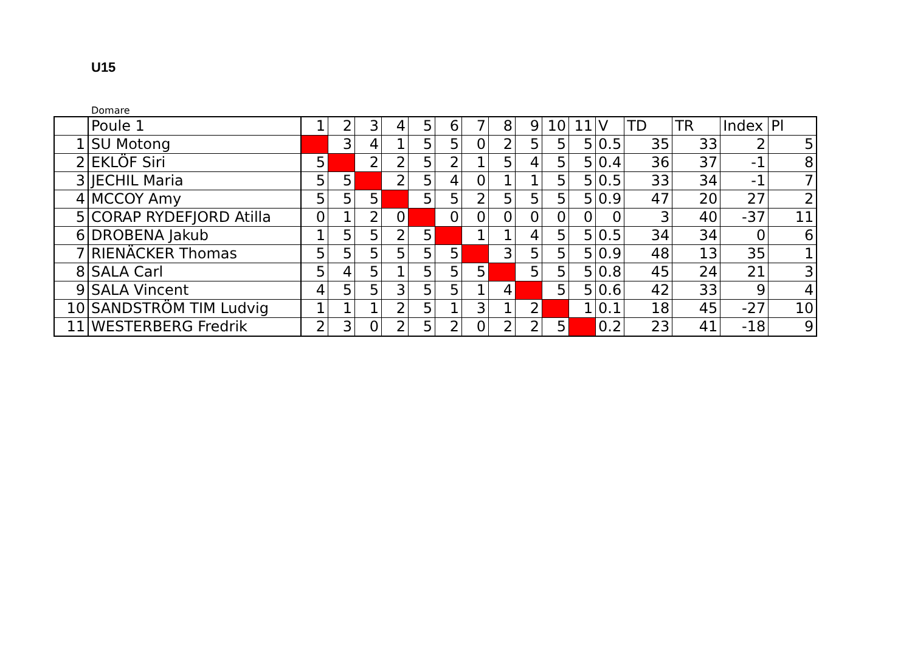U15
Domare
| | Poule 1 | 1 | 2 | 3 | 4 | 5 | 6 | 7 | 8 | 9 | 10 | 11 | V | TD | TR | Index | Pl |
| 1 | SU Motong | | 3 | 4 | 1 | 5 | 5 | 0 | 2 | 5 | 5 | 5 | 0.5 | 35 | 33 | 2 | 5 |
| 2 | EKLÖF Siri | 5 | | 2 | 2 | 5 | 2 | 1 | 5 | 4 | 5 | 5 | 0.4 | 36 | 37 | -1 | 8 |
| 3 | JECHIL Maria | 5 | 5 | | 2 | 5 | 4 | 0 | 1 | 1 | 5 | 5 | 0.5 | 33 | 34 | -1 | 7 |
| 4 | MCCOY Amy | 5 | 5 | 5 | | 5 | 5 | 2 | 5 | 5 | 5 | 5 | 0.9 | 47 | 20 | 27 | 2 |
| 5 | CORAP RYDEFJORD Atilla | 0 | 1 | 2 | 0 | | 0 | 0 | 0 | 0 | 0 | 0 | 0 | 3 | 40 | -37 | 11 |
| 6 | DROBENA Jakub | 1 | 5 | 5 | 2 | 5 | | 1 | 1 | 4 | 5 | 5 | 0.5 | 34 | 34 | 0 | 6 |
| 7 | RIENÄCKER Thomas | 5 | 5 | 5 | 5 | 5 | 5 | | 3 | 5 | 5 | 5 | 0.9 | 48 | 13 | 35 | 1 |
| 8 | SALA Carl | 5 | 4 | 5 | 1 | 5 | 5 | 5 | | 5 | 5 | 5 | 0.8 | 45 | 24 | 21 | 3 |
| 9 | SALA Vincent | 4 | 5 | 5 | 3 | 5 | 5 | 1 | 4 | | 5 | 5 | 0.6 | 42 | 33 | 9 | 4 |
| 10 | SANDSTRÖM TIM Ludvig | 1 | 1 | 1 | 2 | 5 | 1 | 3 | 1 | 2 | | 1 | 0.1 | 18 | 45 | -27 | 10 |
| 11 | WESTERBERG Fredrik | 2 | 3 | 0 | 2 | 5 | 2 | 0 | 2 | 2 | 5 | | 0.2 | 23 | 41 | -18 | 9 |